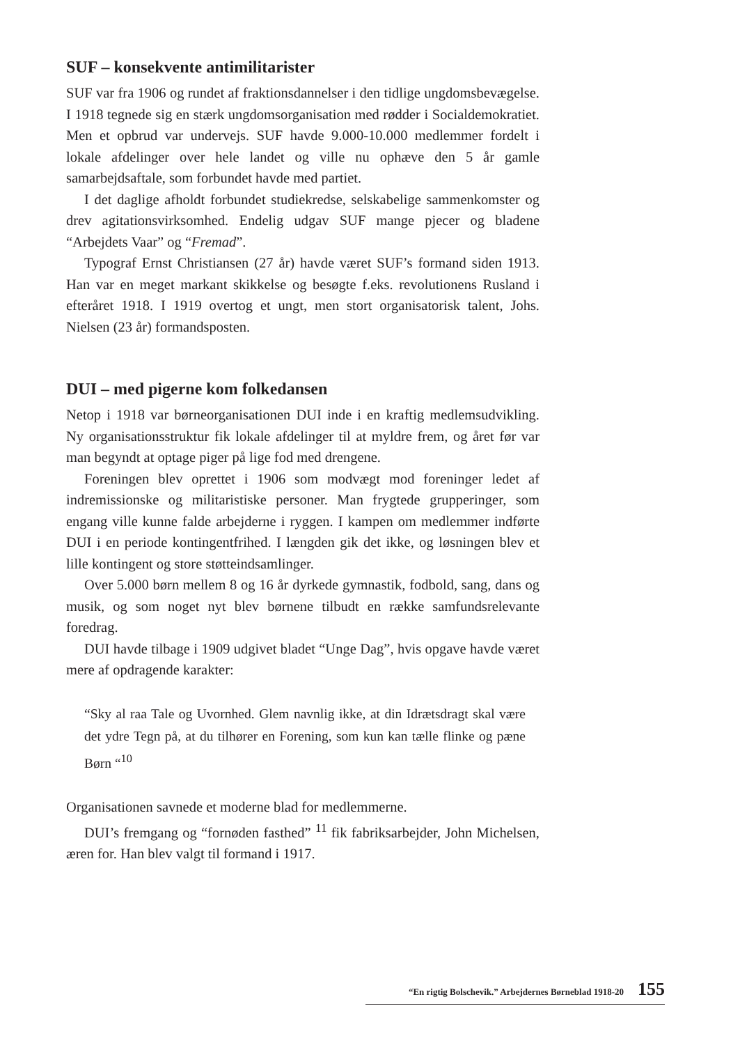SUF – konsekvente antimilitarister
SUF var fra 1906 og rundet af fraktionsdannelser i den tidlige ungdomsbevægelse. I 1918 tegnede sig en stærk ungdomsorganisation med rødder i Socialdemokratiet. Men et opbrud var undervejs. SUF havde 9.000-10.000 medlemmer fordelt i lokale afdelinger over hele landet og ville nu ophæve den 5 år gamle samarbejdsaftale, som forbundet havde med partiet.
I det daglige afholdt forbundet studiekredse, selskabelige sammenkomster og drev agitationsvirksomhed. Endelig udgav SUF mange pjecer og bladene “Arbejdets Vaar” og “Fremad”.
Typograf Ernst Christiansen (27 år) havde været SUF’s formand siden 1913. Han var en meget markant skikkelse og besøgte f.eks. revolutionens Rusland i efteråret 1918. I 1919 overtog et ungt, men stort organisatorisk talent, Johs. Nielsen (23 år) formandsposten.
DUI – med pigerne kom folkedansen
Netop i 1918 var børneorganisationen DUI inde i en kraftig medlemsudvikling. Ny organisationsstruktur fik lokale afdelinger til at myldre frem, og året før var man begyndt at optage piger på lige fod med drengene.
Foreningen blev oprettet i 1906 som modvægt mod foreninger ledet af indremissionske og militaristiske personer. Man frygtede grupperinger, som engang ville kunne falde arbejderne i ryggen. I kampen om medlemmer indførte DUI i en periode kontingentfrihed. I længden gik det ikke, og løsningen blev et lille kontingent og store støtteindsamlinger.
Over 5.000 børn mellem 8 og 16 år dyrkede gymnastik, fodbold, sang, dans og musik, og som noget nyt blev børnene tilbudt en række samfundsrelevante foredrag.
DUI havde tilbage i 1909 udgivet bladet “Unge Dag”, hvis opgave havde været mere af opdragende karakter:
“Sky al raa Tale og Uvornhed. Glem navnlig ikke, at din Idrætsdragt skal være det ydre Tegn på, at du tilhører en Forening, som kun kan tælle flinke og pæne Børn “<sup>10</sup>
Organisationen savnede et moderne blad for medlemmerne.
DUI’s fremgang og “fornøden fasthed” <sup>11</sup> fik fabriksarbejder, John Michelsen, æren for. Han blev valgt til formand i 1917.
“En rigtig Bolschevik.” Arbejdernes Børneblad 1918-20 155